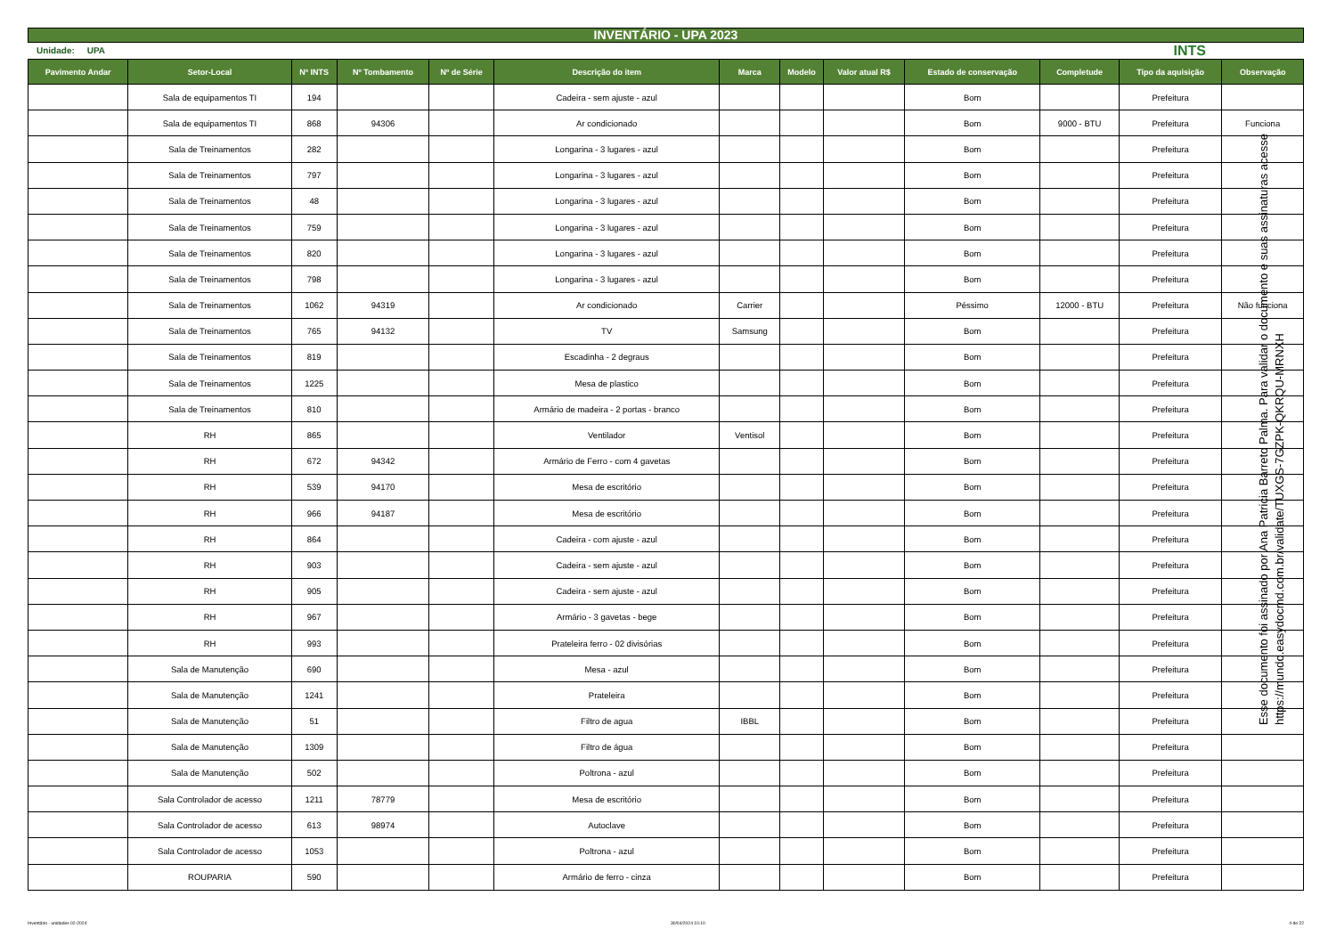INVENTÁRIO - UPA 2023
Unidade: UPA INTS
| Pavimento Andar | Setor-Local | Nº INTS | Nº Tombamento | Nº de Série | Descrição do item | Marca | Modelo | Valor atual R$ | Estado de conservação | Completude | Tipo da aquisição | Observação |
| --- | --- | --- | --- | --- | --- | --- | --- | --- | --- | --- | --- | --- |
| | Sala de equipamentos TI | 194 | | | Cadeira - sem ajuste - azul | | | | Bom | | Prefeitura | |
| | Sala de equipamentos TI | 868 | 94306 | | Ar condicionado | | | | Bom | 9000 - BTU | Prefeitura | Funciona |
| | Sala de Treinamentos | 282 | | | Longarina - 3 lugares - azul | | | | Bom | | Prefeitura | |
| | Sala de Treinamentos | 797 | | | Longarina - 3 lugares - azul | | | | Bom | | Prefeitura | |
| | Sala de Treinamentos | 48 | | | Longarina - 3 lugares - azul | | | | Bom | | Prefeitura | |
| | Sala de Treinamentos | 759 | | | Longarina - 3 lugares - azul | | | | Bom | | Prefeitura | |
| | Sala de Treinamentos | 820 | | | Longarina - 3 lugares - azul | | | | Bom | | Prefeitura | |
| | Sala de Treinamentos | 798 | | | Longarina - 3 lugares - azul | | | | Bom | | Prefeitura | |
| | Sala de Treinamentos | 1062 | 94319 | | Ar condicionado | Carrier | | | Péssimo | 12000 - BTU | Prefeitura | Não funciona |
| | Sala de Treinamentos | 765 | 94132 | | TV | Samsung | | | Bom | | Prefeitura | |
| | Sala de Treinamentos | 819 | | | Escadinha - 2 degraus | | | | Bom | | Prefeitura | |
| | Sala de Treinamentos | 1225 | | | Mesa de plastico | | | | Bom | | Prefeitura | |
| | Sala de Treinamentos | 810 | | | Armário de madeira - 2 portas - branco | | | | Bom | | Prefeitura | |
| | RH | 865 | | | Ventilador | Ventisol | | | Bom | | Prefeitura | |
| | RH | 672 | 94342 | | Armário de Ferro - com 4 gavetas | | | | Bom | | Prefeitura | |
| | RH | 539 | 94170 | | Mesa de escritório | | | | Bom | | Prefeitura | |
| | RH | 966 | 94187 | | Mesa de escritório | | | | Bom | | Prefeitura | |
| | RH | 864 | | | Cadeira - com ajuste - azul | | | | Bom | | Prefeitura | |
| | RH | 903 | | | Cadeira - sem ajuste - azul | | | | Bom | | Prefeitura | |
| | RH | 905 | | | Cadeira - sem ajuste - azul | | | | Bom | | Prefeitura | |
| | RH | 967 | | | Armário - 3 gavetas - bege | | | | Bom | | Prefeitura | |
| | RH | 993 | | | Prateleira ferro - 02 divisórias | | | | Bom | | Prefeitura | |
| | Sala de Manutenção | 690 | | | Mesa - azul | | | | Bom | | Prefeitura | |
| | Sala de Manutenção | 1241 | | | Prateleira | | | | Bom | | Prefeitura | |
| | Sala de Manutenção | 51 | | | Filtro de agua | IBBL | | | Bom | | Prefeitura | |
| | Sala de Manutenção | 1309 | | | Filtro de água | | | | Bom | | Prefeitura | |
| | Sala de Manutenção | 502 | | | Poltrona - azul | | | | Bom | | Prefeitura | |
| | Sala Controlador de acesso | 1211 | 78779 | | Mesa de escritório | | | | Bom | | Prefeitura | |
| | Sala Controlador de acesso | 613 | 98974 | | Autoclave | | | | Bom | | Prefeitura | |
| | Sala Controlador de acesso | 1053 | | | Poltrona - azul | | | | Bom | | Prefeitura | |
| | ROUPARIA | 590 | | | Armário de ferro - cinza | | | | Bom | | Prefeitura | |
Esse documento foi assinado por Ana Patricia Barreto Palma. Para validar o documento e suas assinaturas acesse
https://mundo.easydocmd.com.br/validate/TUXGS-7GZPK-QKRQU-MRNXH
Inventário - unidades 02-2024 30/04/2024 10:10 4 de 22